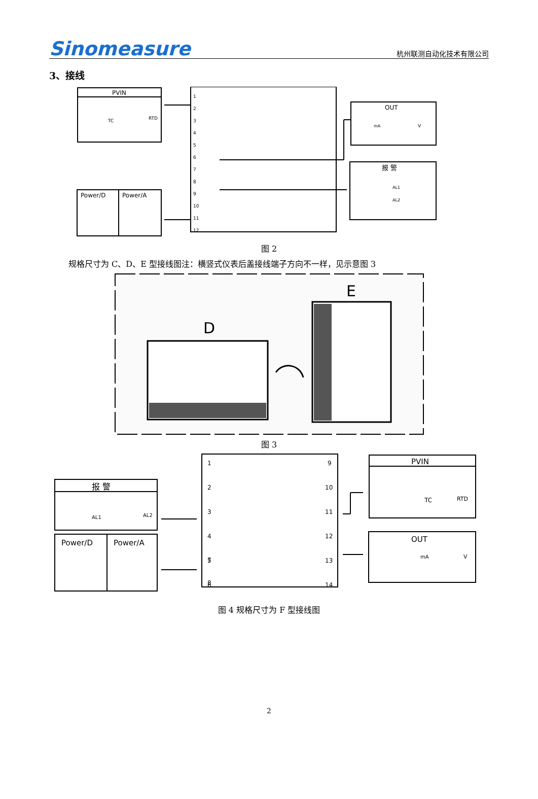Sinomeasure 杭州联测自动化技术有限公司
3、接线
PVIN
OUT
报 警
Power/D
Power/A
TC
RTD
mA
V
AL1
AL2
1
2
3
4
5
6
7
8
9
10
11
12
图 2
规格尺寸为 C、D、E 型接线图注：横竖式仪表后盖接线端子方向不一样，见示意图 3
D
E
图 3
报 警
Power/D
Power/A
PVIN
OUT
AL1
AL2
TC
RTD
mA
V
1
2
3
4
5
6
7
8
9
10
11
12
13
14
图 4 规格尺寸为 F 型接线图
2